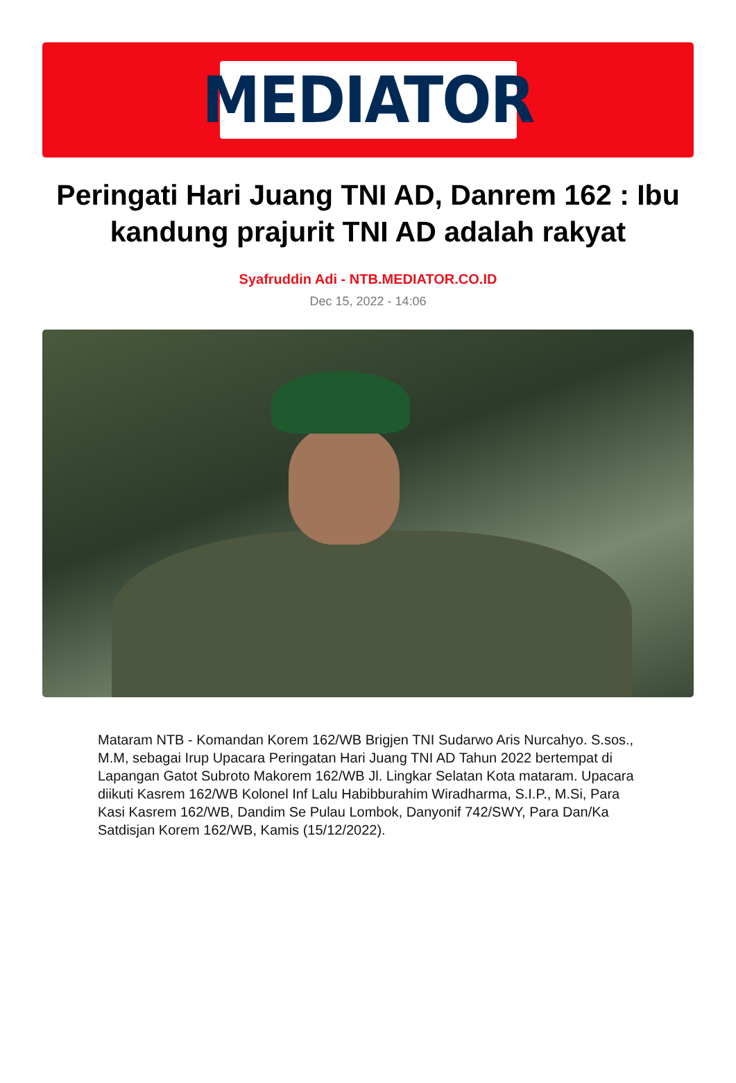MEDIATOR
Peringati Hari Juang TNI AD, Danrem 162 : Ibu kandung prajurit TNI AD adalah rakyat
Syafruddin Adi - NTB.MEDIATOR.CO.ID
Dec 15, 2022 - 14:06
Mataram NTB - Komandan Korem 162/WB Brigjen TNI Sudarwo Aris Nurcahyo. S.sos., M.M, sebagai Irup Upacara Peringatan Hari Juang TNI AD Tahun 2022 bertempat di Lapangan Gatot Subroto Makorem 162/WB Jl. Lingkar Selatan Kota mataram. Upacara diikuti Kasrem 162/WB Kolonel Inf Lalu Habibburahim Wiradharma, S.I.P., M.Si, Para Kasi Kasrem 162/WB, Dandim Se Pulau Lombok, Danyonif 742/SWY, Para Dan/Ka Satdisjan Korem 162/WB, Kamis (15/12/2022).